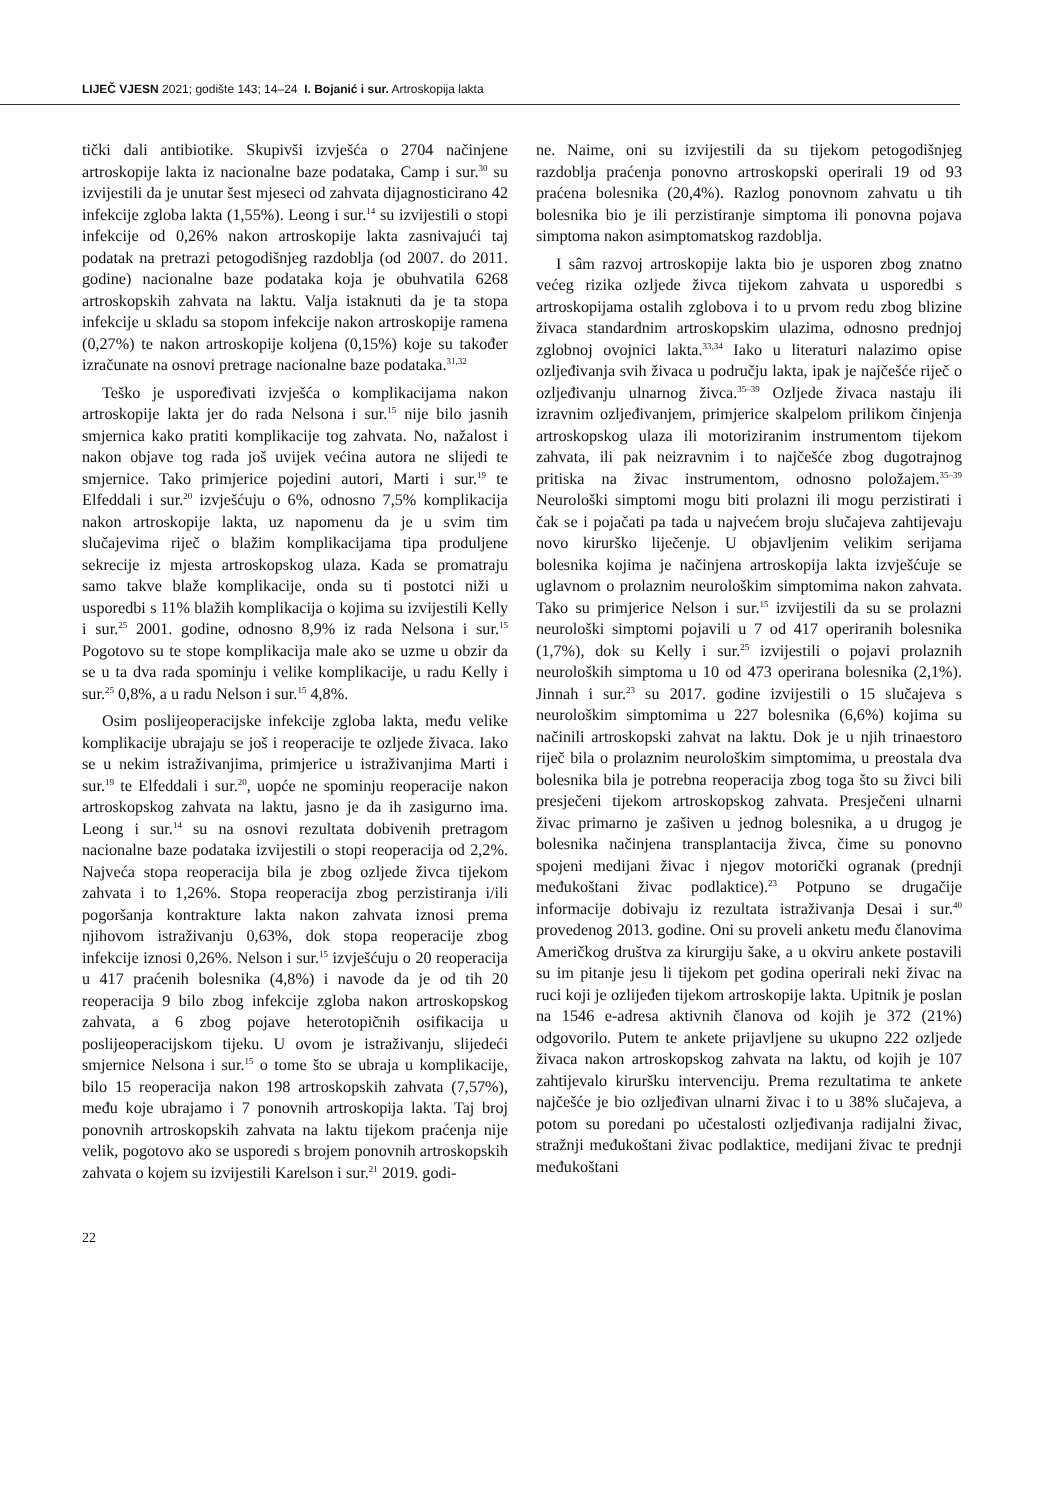LIJEČ VJESN 2021; godište 143; 14–24 I. Bojanić i sur. Artroskopija lakta
tički dali antibiotike. Skupivši izvješća o 2704 načinjene artroskopije lakta iz nacionalne baze podataka, Camp i sur.<sup>30</sup> su izvijestili da je unutar šest mjeseci od zahvata dijagnosticirano 42 infekcije zgloba lakta (1,55%). Leong i sur.<sup>14</sup> su izvijestili o stopi infekcije od 0,26% nakon artroskopije lakta zasnivajući taj podatak na pretrazi petogodišnjeg razdoblja (od 2007. do 2011. godine) nacionalne baze podataka koja je obuhvatila 6268 artroskopskih zahvata na laktu. Valja istaknuti da je ta stopa infekcije u skladu sa stopom infekcije nakon artroskopije ramena (0,27%) te nakon artroskopije koljena (0,15%) koje su također izračunate na osnovi pretrage nacionalne baze podataka.<sup>31,32</sup>
Teško je uspoređivati izvješća o komplikacijama nakon artroskopije lakta jer do rada Nelsona i sur.<sup>15</sup> nije bilo jasnih smjernica kako pratiti komplikacije tog zahvata. No, nažalost i nakon objave tog rada još uvijek većina autora ne slijedi te smjernice. Tako primjerice pojedini autori, Marti i sur.<sup>19</sup> te Elfeddali i sur.<sup>20</sup> izvješćuju o 6%, odnosno 7,5% komplikacija nakon artroskopije lakta, uz napomenu da je u svim tim slučajevima riječ o blažim komplikacijama tipa produljene sekrecije iz mjesta artroskopskog ulaza. Kada se promatraju samo takve blaže komplikacije, onda su ti postotci niži u usporedbi s 11% blažih komplikacija o kojima su izvijestili Kelly i sur.<sup>25</sup> 2001. godine, odnosno 8,9% iz rada Nelsona i sur.<sup>15</sup> Pogotovo su te stope komplikacija male ako se uzme u obzir da se u ta dva rada spominju i velike komplikacije, u radu Kelly i sur.<sup>25</sup> 0,8%, a u radu Nelson i sur.<sup>15</sup> 4,8%.
Osim poslijeoperacijske infekcije zgloba lakta, među velike komplikacije ubrajaju se još i reoperacije te ozljede živaca. Iako se u nekim istraživanjima, primjerice u istraživanjima Marti i sur.<sup>19</sup> te Elfeddali i sur.<sup>20</sup>, uopće ne spominju reoperacije nakon artroskopskog zahvata na laktu, jasno je da ih zasigurno ima. Leong i sur.<sup>14</sup> su na osnovi rezultata dobivenih pretragom nacionalne baze podataka izvijestili o stopi reoperacija od 2,2%. Najveća stopa reoperacija bila je zbog ozljede živca tijekom zahvata i to 1,26%. Stopa reoperacija zbog perzistiranja i/ili pogoršanja kontrakture lakta nakon zahvata iznosi prema njihovom istraživanju 0,63%, dok stopa reoperacije zbog infekcije iznosi 0,26%. Nelson i sur.<sup>15</sup> izvješćuju o 20 reoperacija u 417 praćenih bolesnika (4,8%) i navode da je od tih 20 reoperacija 9 bilo zbog infekcije zgloba nakon artroskopskog zahvata, a 6 zbog pojave heterotopičnih osifikacija u poslijeoperacijskom tijeku. U ovom je istraživanju, slijedeći smjernice Nelsona i sur.<sup>15</sup> o tome što se ubraja u komplikacije, bilo 15 reoperacija nakon 198 artroskopskih zahvata (7,57%), među koje ubrajamo i 7 ponovnih artroskopija lakta. Taj broj ponovnih artroskopskih zahvata na laktu tijekom praćenja nije velik, pogotovo ako se usporedi s brojem ponovnih artroskopskih zahvata o kojem su izvijestili Karelson i sur.<sup>21</sup> 2019. godi-
ne. Naime, oni su izvijestili da su tijekom petogodišnjeg razdoblja praćenja ponovno artroskopski operirali 19 od 93 praćena bolesnika (20,4%). Razlog ponovnom zahvatu u tih bolesnika bio je ili perzistiranje simptoma ili ponovna pojava simptoma nakon asimptomatskog razdoblja.
I sâm razvoj artroskopije lakta bio je usporen zbog znatno većeg rizika ozljede živca tijekom zahvata u usporedbi s artroskopijama ostalih zglobova i to u prvom redu zbog blizine živaca standardnim artroskopskim ulazima, odnosno prednjoj zglobnoj ovojnici lakta.<sup>33,34</sup> Iako u literaturi nalazimo opise ozljeđivanja svih živaca u području lakta, ipak je najčešće riječ o ozljeđivanju ulnarnog živca.<sup>35–39</sup> Ozljede živaca nastaju ili izravnim ozljeđivanjem, primjerice skalpelom prilikom činjenja artroskopskog ulaza ili motoriziranim instrumentom tijekom zahvata, ili pak neizravnim i to najčešće zbog dugotrajnog pritiska na živac instrumentom, odnosno položajem.<sup>35–39</sup> Neurološki simptomi mogu biti prolazni ili mogu perzistirati i čak se i pojačati pa tada u najvećem broju slučajeva zahtijevaju novo kirurško liječenje. U objavljenim velikim serijama bolesnika kojima je načinjena artroskopija lakta izvješćuje se uglavnom o prolaznim neurološkim simptomima nakon zahvata. Tako su primjerice Nelson i sur.<sup>15</sup> izvijestili da su se prolazni neurološki simptomi pojavili u 7 od 417 operiranih bolesnika (1,7%), dok su Kelly i sur.<sup>25</sup> izvijestili o pojavi prolaznih neuroloških simptoma u 10 od 473 operirana bolesnika (2,1%). Jinnah i sur.<sup>23</sup> su 2017. godine izvijestili o 15 slučajeva s neurološkim simptomima u 227 bolesnika (6,6%) kojima su načinili artroskopski zahvat na laktu. Dok je u njih trinaestoro riječ bila o prolaznim neurološkim simptomima, u preostala dva bolesnika bila je potrebna reoperacija zbog toga što su živci bili presječeni tijekom artroskopskog zahvata. Presječeni ulnarni živac primarno je zašiven u jednog bolesnika, a u drugog je bolesnika načinjena transplantacija živca, čime su ponovno spojeni medijani živac i njegov motorički ogranak (prednji međukoštani živac podlaktice).<sup>23</sup> Potpuno se drugačije informacije dobivaju iz rezultata istraživanja Desai i sur.<sup>40</sup> provedenog 2013. godine. Oni su proveli anketu među članovima Američkog društva za kirurgiju šake, a u okviru ankete postavili su im pitanje jesu li tijekom pet godina operirali neki živac na ruci koji je ozlijeđen tijekom artroskopije lakta. Upitnik je poslan na 1546 e-adresa aktivnih članova od kojih je 372 (21%) odgovorilo. Putem te ankete prijavljene su ukupno 222 ozljede živaca nakon artroskopskog zahvata na laktu, od kojih je 107 zahtijevalo kiruršku intervenciju. Prema rezultatima te ankete najčešće je bio ozljeđivan ulnarni živac i to u 38% slučajeva, a potom su poredani po učestalosti ozljeđivanja radijalni živac, stražnji međukoštani živac podlaktice, medijani živac te prednji međukoštani
22